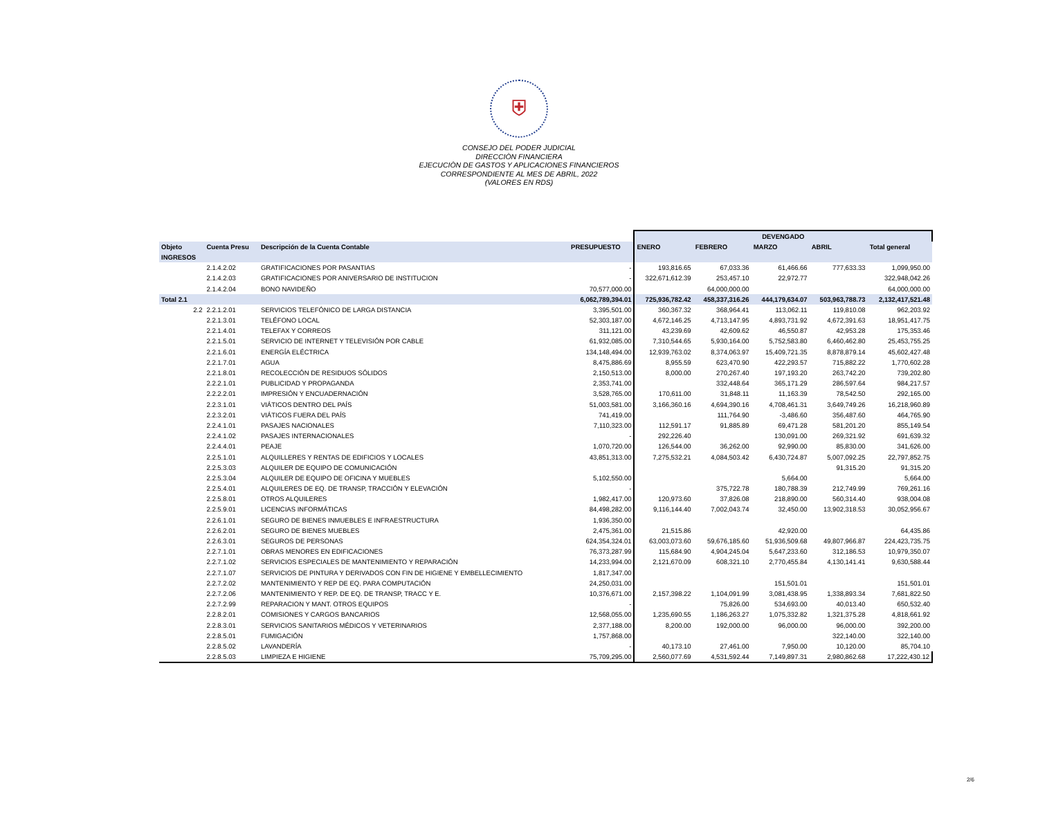⛨
CONSEJO DEL PODER JUDICIAL
DIRECCIÒN FINANCIERA
EJECUCIÒN DE GASTOS Y APLICACIONES FINANCIEROS
CORRESPONDIENTE AL MES DE ABRIL, 2022
(VALORES EN RDS)
| | | | | DEVENGADO | | | | |
| Objeto | Cuenta Presu | Descripción de la Cuenta Contable | PRESUPUESTO | ENERO | FEBRERO | MARZO | ABRIL | Total general |
| INGRESOS | | | | | | | | |
| | 2.1.4.2.02 | GRATIFICACIONES POR PASANTIAS | - | 193,816.65 | 67,033.36 | 61,466.66 | 777,633.33 | 1,099,950.00 |
| | 2.1.4.2.03 | GRATIFICACIONES POR ANIVERSARIO DE INSTITUCION | - | 322,671,612.39 | 253,457.10 | 22,972.77 | | 322,948,042.26 |
| | 2.1.4.2.04 | BONO NAVIDEÑO | 70,577,000.00 | | 64,000,000.00 | | | 64,000,000.00 |
| Total 2.1 | | | 6,062,789,394.01 | 725,936,782.42 | 458,337,316.26 | 444,179,634.07 | 503,963,788.73 | 2,132,417,521.48 |
| 2.2 | 2.2.1.2.01 | SERVICIOS TELEFÓNICO DE LARGA DISTANCIA | 3,395,501.00 | 360,367.32 | 368,964.41 | 113,062.11 | 119,810.08 | 962,203.92 |
| | 2.2.1.3.01 | TELÉFONO LOCAL | 52,303,187.00 | 4,672,146.25 | 4,713,147.95 | 4,893,731.92 | 4,672,391.63 | 18,951,417.75 |
| | 2.2.1.4.01 | TELEFAX Y CORREOS | 311,121.00 | 43,239.69 | 42,609.62 | 46,550.87 | 42,953.28 | 175,353.46 |
| | 2.2.1.5.01 | SERVICIO DE INTERNET Y TELEVISIÓN POR CABLE | 61,932,085.00 | 7,310,544.65 | 5,930,164.00 | 5,752,583.80 | 6,460,462.80 | 25,453,755.25 |
| | 2.2.1.6.01 | ENERGÍA ELÉCTRICA | 134,148,494.00 | 12,939,763.02 | 8,374,063.97 | 15,409,721.35 | 8,878,879.14 | 45,602,427.48 |
| | 2.2.1.7.01 | AGUA | 8,475,886.69 | 8,955.59 | 623,470.90 | 422,293.57 | 715,882.22 | 1,770,602.28 |
| | 2.2.1.8.01 | RECOLECCIÓN DE RESIDUOS SÓLIDOS | 2,150,513.00 | 8,000.00 | 270,267.40 | 197,193.20 | 263,742.20 | 739,202.80 |
| | 2.2.2.1.01 | PUBLICIDAD Y PROPAGANDA | 2,353,741.00 | | 332,448.64 | 365,171.29 | 286,597.64 | 984,217.57 |
| | 2.2.2.2.01 | IMPRESIÓN Y ENCUADERNACIÓN | 3,528,765.00 | 170,611.00 | 31,848.11 | 11,163.39 | 78,542.50 | 292,165.00 |
| | 2.2.3.1.01 | VIÁTICOS DENTRO DEL PAÍS | 51,003,581.00 | 3,166,360.16 | 4,694,390.16 | 4,708,461.31 | 3,649,749.26 | 16,218,960.89 |
| | 2.2.3.2.01 | VIÁTICOS FUERA DEL PAÍS | 741,419.00 | | 111,764.90 | -3,486.60 | 356,487.60 | 464,765.90 |
| | 2.2.4.1.01 | PASAJES NACIONALES | 7,110,323.00 | 112,591.17 | 91,885.89 | 69,471.28 | 581,201.20 | 855,149.54 |
| | 2.2.4.1.02 | PASAJES INTERNACIONALES | - | 292,226.40 | | 130,091.00 | 269,321.92 | 691,639.32 |
| | 2.2.4.4.01 | PEAJE | 1,070,720.00 | 126,544.00 | 36,262.00 | 92,990.00 | 85,830.00 | 341,626.00 |
| | 2.2.5.1.01 | ALQUILLERES Y RENTAS DE EDIFICIOS Y LOCALES | 43,851,313.00 | 7,275,532.21 | 4,084,503.42 | 6,430,724.87 | 5,007,092.25 | 22,797,852.75 |
| | 2.2.5.3.03 | ALQUILER DE EQUIPO DE COMUNICACIÓN | | | | | 91,315.20 | 91,315.20 |
| | 2.2.5.3.04 | ALQUILER DE EQUIPO DE OFICINA Y MUEBLES | 5,102,550.00 | | | 5,664.00 | | 5,664.00 |
| | 2.2.5.4.01 | ALQUILERES DE EQ. DE TRANSP, TRACCIÓN Y ELEVACIÓN | - | | 375,722.78 | 180,788.39 | 212,749.99 | 769,261.16 |
| | 2.2.5.8.01 | OTROS ALQUILERES | 1,982,417.00 | 120,973.60 | 37,826.08 | 218,890.00 | 560,314.40 | 938,004.08 |
| | 2.2.5.9.01 | LICENCIAS INFORMÁTICAS | 84,498,282.00 | 9,116,144.40 | 7,002,043.74 | 32,450.00 | 13,902,318.53 | 30,052,956.67 |
| | 2.2.6.1.01 | SEGURO DE BIENES INMUEBLES E INFRAESTRUCTURA | 1,936,350.00 | | | | | |
| | 2.2.6.2.01 | SEGURO DE BIENES MUEBLES | 2,475,361.00 | 21,515.86 | | 42,920.00 | | 64,435.86 |
| | 2.2.6.3.01 | SEGUROS DE PERSONAS | 624,354,324.01 | 63,003,073.60 | 59,676,185.60 | 51,936,509.68 | 49,807,966.87 | 224,423,735.75 |
| | 2.2.7.1.01 | OBRAS MENORES EN EDIFICACIONES | 76,373,287.99 | 115,684.90 | 4,904,245.04 | 5,647,233.60 | 312,186.53 | 10,979,350.07 |
| | 2.2.7.1.02 | SERVICIOS ESPECIALES DE MANTENIMIENTO Y REPARACIÓN | 14,233,994.00 | 2,121,670.09 | 608,321.10 | 2,770,455.84 | 4,130,141.41 | 9,630,588.44 |
| | 2.2.7.1.07 | SERVICIOS DE PINTURA Y DERIVADOS CON FIN DE HIGIENE Y EMBELLECIMIENTO | 1,817,347.00 | | | | | |
| | 2.2.7.2.02 | MANTENIMIENTO Y REP DE EQ. PARA COMPUTACIÓN | 24,250,031.00 | | | 151,501.01 | | 151,501.01 |
| | 2.2.7.2.06 | MANTENIMIENTO Y REP. DE EQ. DE TRANSP, TRACC Y E. | 10,376,671.00 | 2,157,398.22 | 1,104,091.99 | 3,081,438.95 | 1,338,893.34 | 7,681,822.50 |
| | 2.2.7.2.99 | REPARACION Y MANT. OTROS EQUIPOS | - | | 75,826.00 | 534,693.00 | 40,013.40 | 650,532.40 |
| | 2.2.8.2.01 | COMISIONES Y CARGOS BANCARIOS | 12,568,055.00 | 1,235,690.55 | 1,186,263.27 | 1,075,332.82 | 1,321,375.28 | 4,818,661.92 |
| | 2.2.8.3.01 | SERVICIOS SANITARIOS MÉDICOS Y VETERINARIOS | 2,377,188.00 | 8,200.00 | 192,000.00 | 96,000.00 | 96,000.00 | 392,200.00 |
| | 2.2.8.5.01 | FUMIGACIÓN | 1,757,868.00 | | | | 322,140.00 | 322,140.00 |
| | 2.2.8.5.02 | LAVANDERÍA | - | 40,173.10 | 27,461.00 | 7,950.00 | 10,120.00 | 85,704.10 |
| | 2.2.8.5.03 | LIMPIEZA E HIGIENE | 75,709,295.00 | 2,560,077.69 | 4,531,592.44 | 7,149,897.31 | 2,980,862.68 | 17,222,430.12 |
2/6